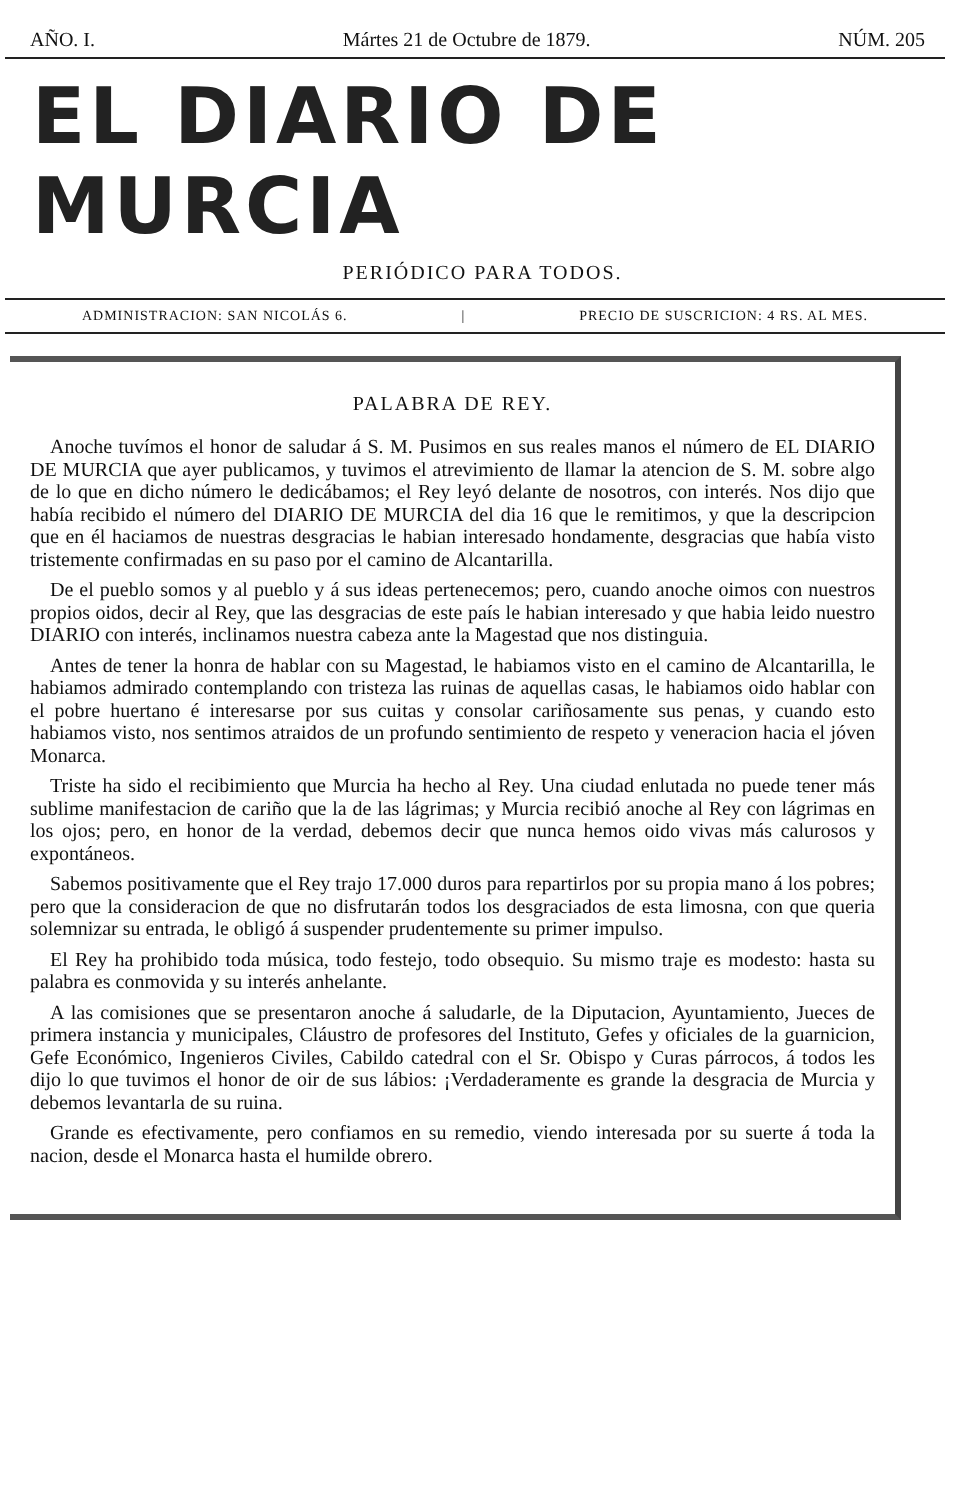AÑO. I. Mártes 21 de Octubre de 1879. NÚM. 205
EL DIARIO DE MURCIA
PERIÓDICO PARA TODOS.
ADMINISTRACION: SAN NICOLÁS 6. | PRECIO DE SUSCRICION: 4 RS. AL MES.
PALABRA DE REY.
Anoche tuvímos el honor de saludar á S. M. Pusimos en sus reales manos el número de EL DIARIO DE MURCIA que ayer publicamos, y tuvimos el atrevimiento de llamar la atencion de S. M. sobre algo de lo que en dicho número le dedicábamos; el Rey leyó delante de nosotros, con interés. Nos dijo que había recibido el número del DIARIO DE MURCIA del dia 16 que le remitimos, y que la descripcion que en él haciamos de nuestras desgracias le habian interesado hondamente, desgracias que había visto tristemente confirmadas en su paso por el camino de Alcantarilla.
De el pueblo somos y al pueblo y á sus ideas pertenecemos; pero, cuando anoche oimos con nuestros propios oidos, decir al Rey, que las desgracias de este país le habian interesado y que habia leido nuestro DIARIO con interés, inclinamos nuestra cabeza ante la Magestad que nos distinguia.
Antes de tener la honra de hablar con su Magestad, le habiamos visto en el camino de Alcantarilla, le habiamos admirado contemplando con tristeza las ruinas de aquellas casas, le habiamos oido hablar con el pobre huertano é interesarse por sus cuitas y consolar cariñosamente sus penas, y cuando esto habiamos visto, nos sentimos atraidos de un profundo sentimiento de respeto y veneracion hacia el jóven Monarca.
Triste ha sido el recibimiento que Murcia ha hecho al Rey. Una ciudad enlutada no puede tener más sublime manifestacion de cariño que la de las lágrimas; y Murcia recibió anoche al Rey con lágrimas en los ojos; pero, en honor de la verdad, debemos decir que nunca hemos oido vivas más calurosos y expontáneos.
Sabemos positivamente que el Rey trajo 17.000 duros para repartirlos por su propia mano á los pobres; pero que la consideracion de que no disfrutarán todos los desgraciados de esta limosna, con que queria solemnizar su entrada, le obligó á suspender prudentemente su primer impulso.
El Rey ha prohibido toda música, todo festejo, todo obsequio. Su mismo traje es modesto: hasta su palabra es conmovida y su interés anhelante.
A las comisiones que se presentaron anoche á saludarle, de la Diputacion, Ayuntamiento, Jueces de primera instancia y municipales, Cláustro de profesores del Instituto, Gefes y oficiales de la guarnicion, Gefe Económico, Ingenieros Civiles, Cabildo catedral con el Sr. Obispo y Curas párrocos, á todos les dijo lo que tuvimos el honor de oir de sus lábios: ¡Verdaderamente es grande la desgracia de Murcia y debemos levantarla de su ruina.
Grande es efectivamente, pero confiamos en su remedio, viendo interesada por su suerte á toda la nacion, desde el Monarca hasta el humilde obrero.